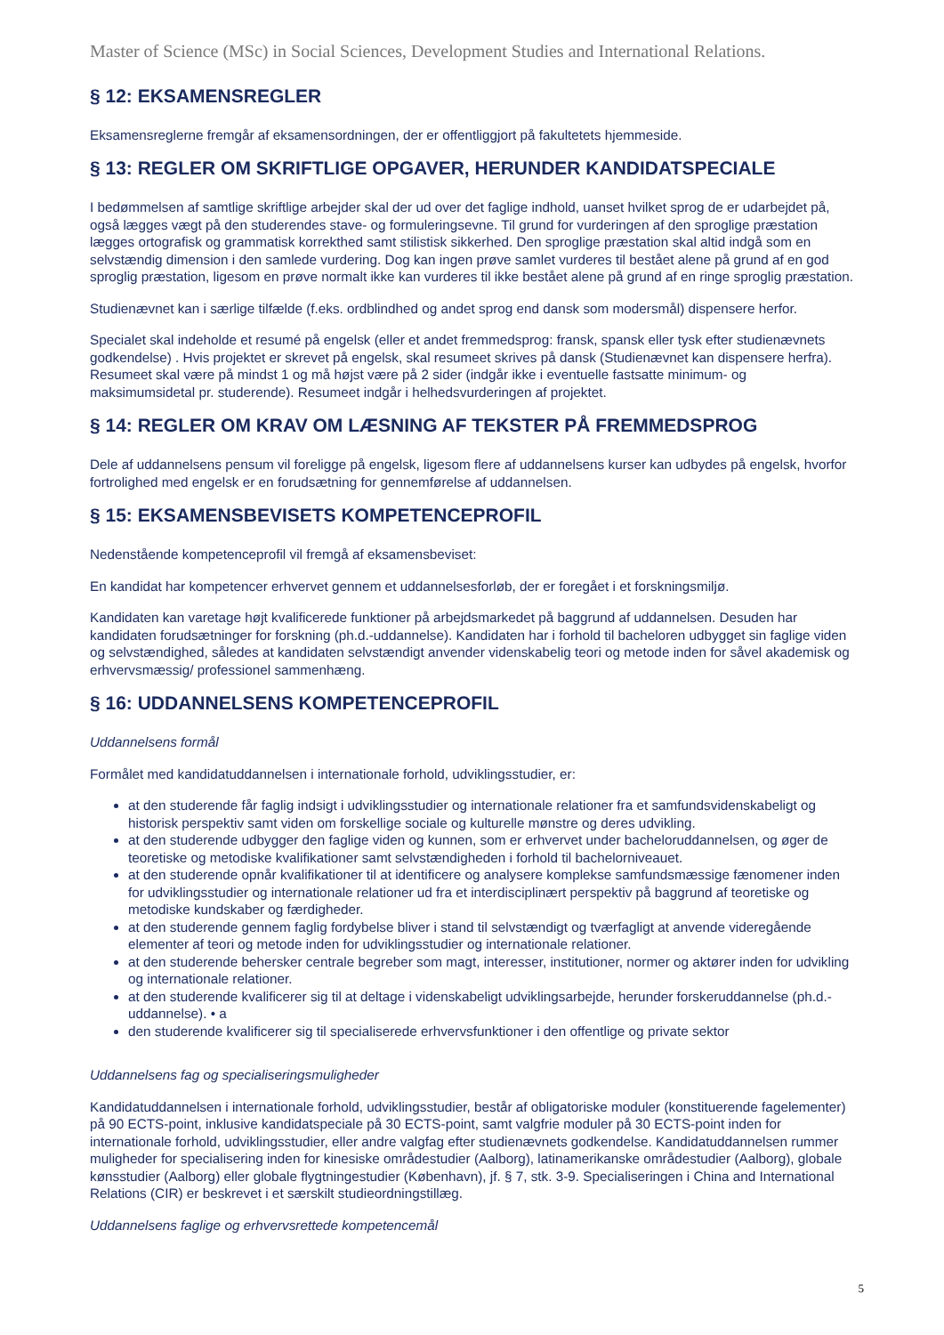Master of Science (MSc) in Social Sciences, Development Studies and International Relations.
§ 12: EKSAMENSREGLER
Eksamensreglerne fremgår af eksamensordningen, der er offentliggjort på fakultetets hjemmeside.
§ 13: REGLER OM SKRIFTLIGE OPGAVER, HERUNDER KANDIDATSPECIALE
I bedømmelsen af samtlige skriftlige arbejder skal der ud over det faglige indhold, uanset hvilket sprog de er udarbejdet på, også lægges vægt på den studerendes stave- og formuleringsevne. Til grund for vurderingen af den sproglige præstation lægges ortografisk og grammatisk korrekthed samt stilistisk sikkerhed. Den sproglige præstation skal altid indgå som en selvstændig dimension i den samlede vurdering. Dog kan ingen prøve samlet vurderes til bestået alene på grund af en god sproglig præstation, ligesom en prøve normalt ikke kan vurderes til ikke bestået alene på grund af en ringe sproglig præstation.
Studienævnet kan i særlige tilfælde (f.eks. ordblindhed og andet sprog end dansk som modersmål) dispensere herfor.
Specialet skal indeholde et resumé på engelsk (eller et andet fremmedsprog: fransk, spansk eller tysk efter studienævnets godkendelse) . Hvis projektet er skrevet på engelsk, skal resumeet skrives på dansk (Studienævnet kan dispensere herfra). Resumeet skal være på mindst 1 og må højst være på 2 sider (indgår ikke i eventuelle fastsatte minimum- og maksimumsidetal pr. studerende). Resumeet indgår i helhedsvurderingen af projektet.
§ 14: REGLER OM KRAV OM LÆSNING AF TEKSTER PÅ FREMMEDSPROG
Dele af uddannelsens pensum vil foreligge på engelsk, ligesom flere af uddannelsens kurser kan udbydes på engelsk, hvorfor fortrolighed med engelsk er en forudsætning for gennemførelse af uddannelsen.
§ 15: EKSAMENSBEVISETS KOMPETENCEPROFIL
Nedenstående kompetenceprofil vil fremgå af eksamensbeviset:
En kandidat har kompetencer erhvervet gennem et uddannelsesforløb, der er foregået i et forskningsmiljø.
Kandidaten kan varetage højt kvalificerede funktioner på arbejdsmarkedet på baggrund af uddannelsen. Desuden har kandidaten forudsætninger for forskning (ph.d.-uddannelse). Kandidaten har i forhold til bacheloren udbygget sin faglige viden og selvstændighed, således at kandidaten selvstændigt anvender videnskabelig teori og metode inden for såvel akademisk og erhvervsmæssig/ professionel sammenhæng.
§ 16: UDDANNELSENS KOMPETENCEPROFIL
Uddannelsens formål
Formålet med kandidatuddannelsen i internationale forhold, udviklingsstudier, er:
at den studerende får faglig indsigt i udviklingsstudier og internationale relationer fra et samfundsvidenskabeligt og historisk perspektiv samt viden om forskellige sociale og kulturelle mønstre og deres udvikling.
at den studerende udbygger den faglige viden og kunnen, som er erhvervet under bacheloruddannelsen, og øger de teoretiske og metodiske kvalifikationer samt selvstændigheden i forhold til bachelorniveauet.
at den studerende opnår kvalifikationer til at identificere og analysere komplekse samfundsmæssige fænomener inden for udviklingsstudier og internationale relationer ud fra et interdisciplinært perspektiv på baggrund af teoretiske og metodiske kundskaber og færdigheder.
at den studerende gennem faglig fordybelse bliver i stand til selvstændigt og tværfagligt at anvende videregående elementer af teori og metode inden for udviklingsstudier og internationale relationer.
at den studerende behersker centrale begreber som magt, interesser, institutioner, normer og aktører inden for udvikling og internationale relationer.
at den studerende kvalificerer sig til at deltage i videnskabeligt udviklingsarbejde, herunder forskeruddannelse (ph.d.-uddannelse). • a
den studerende kvalificerer sig til specialiserede erhvervsfunktioner i den offentlige og private sektor
Uddannelsens fag og specialiseringsmuligheder
Kandidatuddannelsen i internationale forhold, udviklingsstudier, består af obligatoriske moduler (konstituerende fagelementer) på 90 ECTS-point, inklusive kandidatspeciale på 30 ECTS-point, samt valgfrie moduler på 30 ECTS-point inden for internationale forhold, udviklingsstudier, eller andre valgfag efter studienævnets godkendelse. Kandidatuddannelsen rummer muligheder for specialisering inden for kinesiske områdestudier (Aalborg), latinamerikanske områdestudier (Aalborg), globale kønsstudier (Aalborg) eller globale flygtningestudier (København), jf. § 7, stk. 3-9. Specialiseringen i China and International Relations (CIR) er beskrevet i et særskilt studieordningstillæg.
Uddannelsens faglige og erhvervsrettede kompetencemål
5